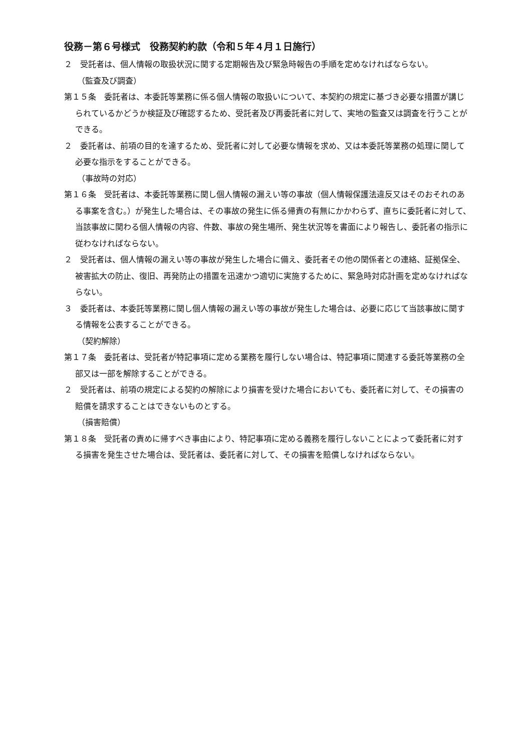役務－第６号様式　役務契約約款（令和５年４月１日施行）
２　受託者は、個人情報の取扱状況に関する定期報告及び緊急時報告の手順を定めなければならない。
（監査及び調査）
第１５条　委託者は、本委託等業務に係る個人情報の取扱いについて、本契約の規定に基づき必要な措置が講じられているかどうか検証及び確認するため、受託者及び再委託者に対して、実地の監査又は調査を行うことができる。
２　委託者は、前項の目的を達するため、受託者に対して必要な情報を求め、又は本委託等業務の処理に関して必要な指示をすることができる。
（事故時の対応）
第１６条　受託者は、本委託等業務に関し個人情報の漏えい等の事故（個人情報保護法違反又はそのおそれのある事案を含む。）が発生した場合は、その事故の発生に係る帰責の有無にかかわらず、直ちに委託者に対して、当該事故に関わる個人情報の内容、件数、事故の発生場所、発生状況等を書面により報告し、委託者の指示に従わなければならない。
２　受託者は、個人情報の漏えい等の事故が発生した場合に備え、委託者その他の関係者との連絡、証拠保全、被害拡大の防止、復旧、再発防止の措置を迅速かつ適切に実施するために、緊急時対応計画を定めなければならない。
３　委託者は、本委託等業務に関し個人情報の漏えい等の事故が発生した場合は、必要に応じて当該事故に関する情報を公表することができる。
（契約解除）
第１７条　委託者は、受託者が特記事項に定める業務を履行しない場合は、特記事項に関連する委託等業務の全部又は一部を解除することができる。
２　受託者は、前項の規定による契約の解除により損害を受けた場合においても、委託者に対して、その損害の賠償を請求することはできないものとする。
（損害賠償）
第１８条　受託者の責めに帰すべき事由により、特記事項に定める義務を履行しないことによって委託者に対する損害を発生させた場合は、受託者は、委託者に対して、その損害を賠償しなければならない。